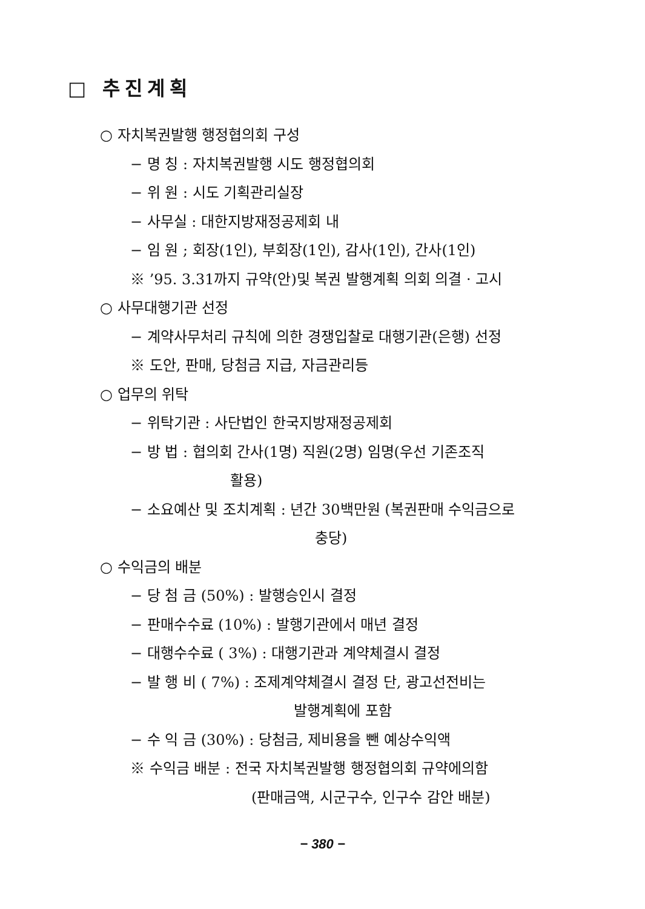□ 추진계획
○ 자치복권발행 행정협의회 구성
− 명 칭 : 자치복권발행 시도 행정협의회
− 위 원 : 시도 기획관리실장
− 사무실 : 대한지방재정공제회 내
− 임 원 ; 회장(1인), 부회장(1인), 감사(1인), 간사(1인)
※ ’95. 3.31까지 규약(안)및 복권 발행계획 의회 의결 · 고시
○ 사무대행기관 선정
− 계약사무처리 규칙에 의한 경쟁입찰로 대행기관(은행) 선정
※ 도안, 판매, 당첨금 지급, 자금관리등
○ 업무의 위탁
− 위탁기관 : 사단법인 한국지방재정공제회
− 방 법 : 협의회 간사(1명) 직원(2명) 임명(우선 기존조직
활용)
− 소요예산 및 조치계획 : 년간 30백만원 (복권판매 수익금으로
충당)
○ 수익금의 배분
− 당 첨 금 (50%) : 발행승인시 결정
− 판매수수료 (10%) : 발행기관에서 매년 결정
− 대행수수료 ( 3%) : 대행기관과 계약체결시 결정
− 발 행 비 ( 7%) : 조제계약체결시 결정 단, 광고선전비는
발행계획에 포함
− 수 익 금 (30%) : 당첨금, 제비용을 뺀 예상수익액
※ 수익금 배분 : 전국 자치복권발행 행정협의회 규약에의함
(판매금액, 시군구수, 인구수 감안 배분)
− 380 −